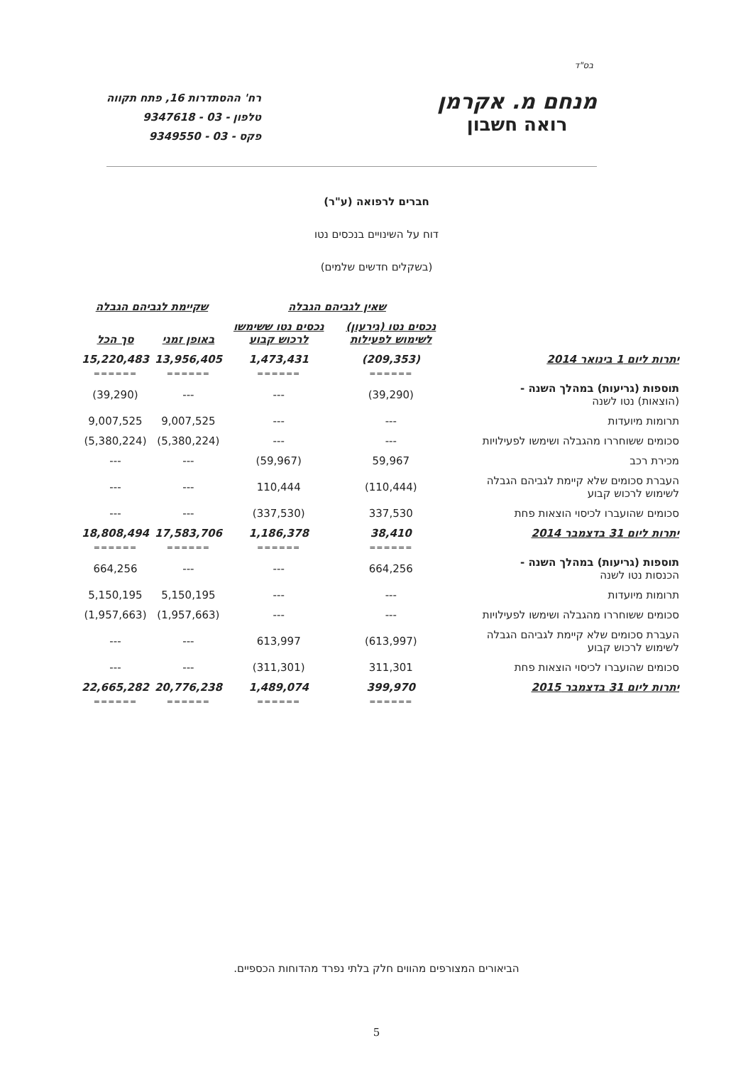בס"ד
מנחם מ. אקרמן
רואה חשבון
רח' ההסתדרות 16, פתח תקווה
טלפון - 03 - 9347618
פקס - 03 - 9349550
חברים לרפואה (ע"ר)
דוח על השינויים בנכסים נטו
(בשקלים חדשים שלמים)
| | שאין לגביהם הגבלה | | שקיימת לגביהם הגבלה | |
| | נכסים נטו (גירעון) לשימוש לפעילות | נכסים נטו ששימשו לרכוש קבוע | באופן זמני | סך הכל |
| יתרות ליום 1 בינואר 2014 | (209,353) | 1,473,431 | 13,956,405 | 15,220,483 |
| | ====== | ====== | ====== | ====== |
| תוספות (גריעות) במהלך השנה - (הוצאות) נטו לשנה | (39,290) | --- | --- | (39,290) |
| תרומות מיועדות | --- | --- | 9,007,525 | 9,007,525 |
| סכומים ששוחררו מהגבלה ושימשו לפעילויות | --- | --- | (5,380,224) | (5,380,224) |
| מכירת רכב | 59,967 | (59,967) | --- | --- |
| העברת סכומים שלא קיימת לגביהם הגבלה לשימוש לרכוש קבוע | (110,444) | 110,444 | --- | --- |
| סכומים שהועברו לכיסוי הוצאות פחת | 337,530 | (337,530) | --- | --- |
| יתרות ליום 31 בדצמבר 2014 | 38,410 | 1,186,378 | 17,583,706 | 18,808,494 |
| | ====== | ====== | ====== | ====== |
| תוספות (גריעות) במהלך השנה - הכנסות נטו לשנה | 664,256 | --- | --- | 664,256 |
| תרומות מיועדות | --- | --- | 5,150,195 | 5,150,195 |
| סכומים ששוחררו מהגבלה ושימשו לפעילויות | --- | --- | (1,957,663) | (1,957,663) |
| העברת סכומים שלא קיימת לגביהם הגבלה לשימוש לרכוש קבוע | (613,997) | 613,997 | --- | --- |
| סכומים שהועברו לכיסוי הוצאות פחת | 311,301 | (311,301) | --- | --- |
| יתרות ליום 31 בדצמבר 2015 | 399,970 | 1,489,074 | 20,776,238 | 22,665,282 |
| | ====== | ====== | ====== | ====== |
הביאורים המצורפים מהווים חלק בלתי נפרד מהדוחות הכספיים.
5